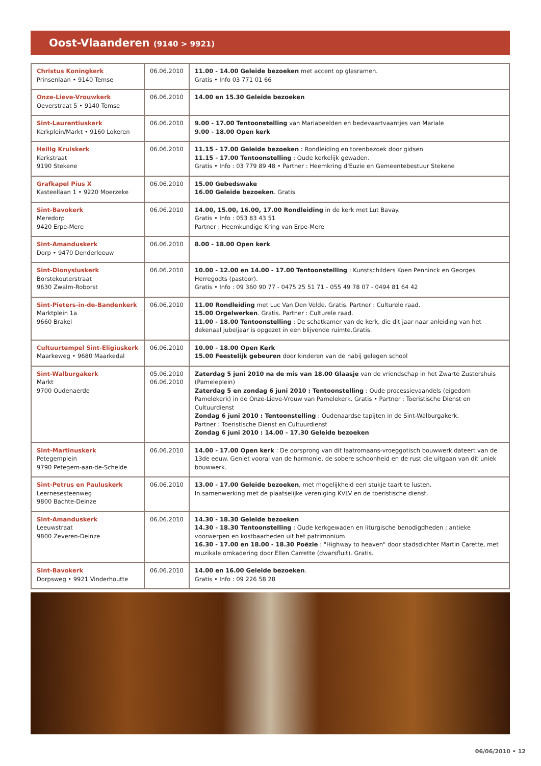Oost-Vlaanderen (9140 > 9921)
| Christus Koningkerk Prinsenlaan • 9140 Temse | 06.06.2010 | 11.00 - 14.00 Geleide bezoeken met accent op glasramen. Gratis • Info 03 771 01 66 |
| Onze-Lieve-Vrouwkerk Oeverstraat 5 • 9140 Temse | 06.06.2010 | 14.00 en 15.30 Geleide bezoeken |
| Sint-Laurentiuskerk Kerkplein/Markt • 9160 Lokeren | 06.06.2010 | 9.00 - 17.00 Tentoonstelling van Mariabeelden en bedevaartvaantjes van Mariale 9.00 - 18.00 Open kerk |
| Heilig Kruiskerk Kerkstraat 9190 Stekene | 06.06.2010 | 11.15 - 17.00 Geleide bezoeken : Rondleiding en torenbezoek door gidsen 11.15 - 17.00 Tentoonstelling : Oude kerkelijk gewaden. Gratis • Info : 03 779 89 48 • Partner : Heemkring d'Euzie en Gemeentebestuur Stekene |
| Grafkapel Pius X Kasteellaan 1 • 9220 Moerzeke | 06.06.2010 | 15.00 Gebedswake 16.00 Geleide bezoeken . Gratis |
| Sint-Bavokerk Meredorp 9420 Erpe-Mere | 06.06.2010 | 14.00, 15.00, 16.00, 17.00 Rondleiding in de kerk met Lut Bavay. Gratis • Info : 053 83 43 51 Partner : Heemkundige Kring van Erpe-Mere |
| Sint-Amanduskerk Dorp • 9470 Denderleeuw | 06.06.2010 | 8.00 - 18.00 Open kerk |
| Sint-Dionysiuskerk Borstekouterstraat 9630 Zwalm-Roborst | 06.06.2010 | 10.00 - 12.00 en 14.00 - 17.00 Tentoonstelling : Kunstschilders Koen Penninck en Georges Herregodts (pastoor). Gratis • Info : 09 360 90 77 - 0475 25 51 71 - 055 49 78 07 - 0494 81 64 42 |
| Sint-Pieters-in-de-Bandenkerk Marktplein 1a 9660 Brakel | 06.06.2010 | 11.00 Rondleiding met Luc Van Den Velde. Gratis. Partner : Culturele raad. 15.00 Orgelwerken . Gratis. Partner : Culturele raad. 11.00 - 18.00 Tentoonstelling : De schatkamer van de kerk, die dit jaar naar anleiding van het dekenaal jubeljaar is opgezet in een blijvende ruimte.Gratis. |
| Cultuurtempel Sint-Eligiuskerk Maarkeweg • 9680 Maarkedal | 06.06.2010 | 10.00 - 18.00 Open Kerk 15.00 Feestelijk gebeuren door kinderen van de nabij gelegen school |
| Sint-Walburgakerk Markt 9700 Oudenaerde | 05.06.2010 06.06.2010 | Zaterdag 5 juni 2010 na de mis van 18.00 Glaasje van de vriendschap in het Zwarte Zustershuis (Pameleplein) Zaterdag 5 en zondag 6 juni 2010 : Tentoonstelling : Oude processievaandels (eigedom Pamelekerk) in de Onze-Lieve-Vrouw van Pamelekerk. Gratis • Partner : Toeristische Dienst en Cultuurdienst Zondag 6 juni 2010 : Tentoonstelling : Oudenaardse tapijten in de Sint-Walburgakerk. Partner : Toeristische Dienst en Cultuurdienst Zondag 6 juni 2010 : 14.00 - 17.30 Geleide bezoeken |
| Sint-Martinuskerk Petegemplein 9790 Petegem-aan-de-Schelde | 06.06.2010 | 14.00 - 17.00 Open kerk : De oorsprong van dit laatromaans-vroeggotisch bouwwerk dateert van de 13de eeuw. Geniet vooral van de harmonie, de sobere schoonheid en de rust die uitgaan van dit uniek bouwwerk. |
| Sint-Petrus en Pauluskerk Leernesesteenweg 9800 Bachte-Deinze | 06.06.2010 | 13.00 - 17.00 Geleide bezoeken , met mogelijkheid een stukje taart te lusten. In samenwerking met de plaatselijke vereniging KVLV en de toeristische dienst. |
| Sint-Amanduskerk Leeuwstraat 9800 Zeveren-Deinze | 06.06.2010 | 14.30 - 18.30 Geleide bezoeken 14.30 - 18.30 Tentoonstelling : Oude kerkgewaden en liturgische benodigdheden ; antieke voorwerpen en kostbaarheden uit het patrimonium. 16.30 - 17.00 en 18.00 - 18.30 Poëzie : "Highway to heaven" door stadsdichter Martin Carette, met muzikale omkadering door Ellen Carrette (dwarsfluit). Gratis. |
| Sint-Bavokerk Dorpsweg • 9921 Vinderhoutte | 06.06.2010 | 14.00 en 16.00 Geleide bezoeken . Gratis • Info : 09 226 58 28 |
06/06/2010 • 12